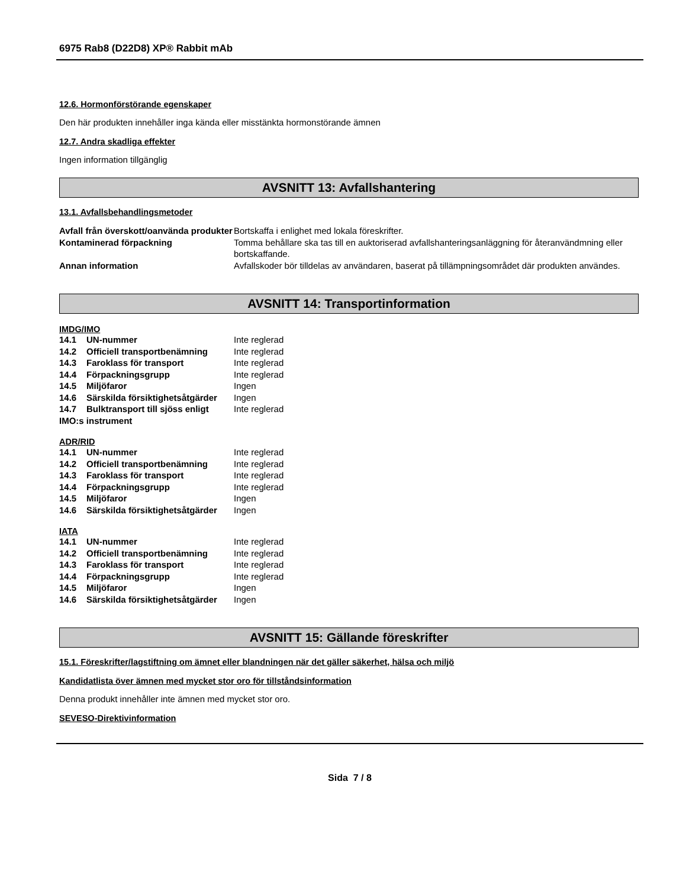6975 Rab8 (D22D8) XP® Rabbit mAb
12.6. Hormonförstörande egenskaper
Den här produkten innehåller inga kända eller misstänkta hormonstörande ämnen
12.7. Andra skadliga effekter
Ingen information tillgänglig
AVSNITT 13: Avfallshantering
13.1. Avfallsbehandlingsmetoder
| Avfall från överskott/oanvända produkter | Bortskaffa i enlighet med lokala föreskrifter. |
| Kontaminerad förpackning | Tomma behållare ska tas till en auktoriserad avfallshanteringsanläggning för återanvändmning eller bortskaffande. |
| Annan information | Avfallskoder bör tilldelas av användaren, baserat på tillämpningsområdet där produkten användes. |
AVSNITT 14: Transportinformation
IMDG/IMO
| 14.1 | UN-nummer | Inte reglerad |
| 14.2 | Officiell transportbenämning | Inte reglerad |
| 14.3 | Faroklass för transport | Inte reglerad |
| 14.4 | Förpackningsgrupp | Inte reglerad |
| 14.5 | Miljöfaror | Ingen |
| 14.6 | Särskilda försiktighetsåtgärder | Ingen |
| 14.7 | Bulktransport till sjöss enligt | Inte reglerad |
| IMO:s instrument | | |
ADR/RID
| 14.1 | UN-nummer | Inte reglerad |
| 14.2 | Officiell transportbenämning | Inte reglerad |
| 14.3 | Faroklass för transport | Inte reglerad |
| 14.4 | Förpackningsgrupp | Inte reglerad |
| 14.5 | Miljöfaror | Ingen |
| 14.6 | Särskilda försiktighetsåtgärder | Ingen |
IATA
| 14.1 | UN-nummer | Inte reglerad |
| 14.2 | Officiell transportbenämning | Inte reglerad |
| 14.3 | Faroklass för transport | Inte reglerad |
| 14.4 | Förpackningsgrupp | Inte reglerad |
| 14.5 | Miljöfaror | Ingen |
| 14.6 | Särskilda försiktighetsåtgärder | Ingen |
AVSNITT 15: Gällande föreskrifter
15.1. Föreskrifter/lagstiftning om ämnet eller blandningen när det gäller säkerhet, hälsa och miljö
Kandidatlista över ämnen med mycket stor oro för tillståndsinformation
Denna produkt innehåller inte ämnen med mycket stor oro.
SEVESO-Direktivinformation
Sida 7 / 8